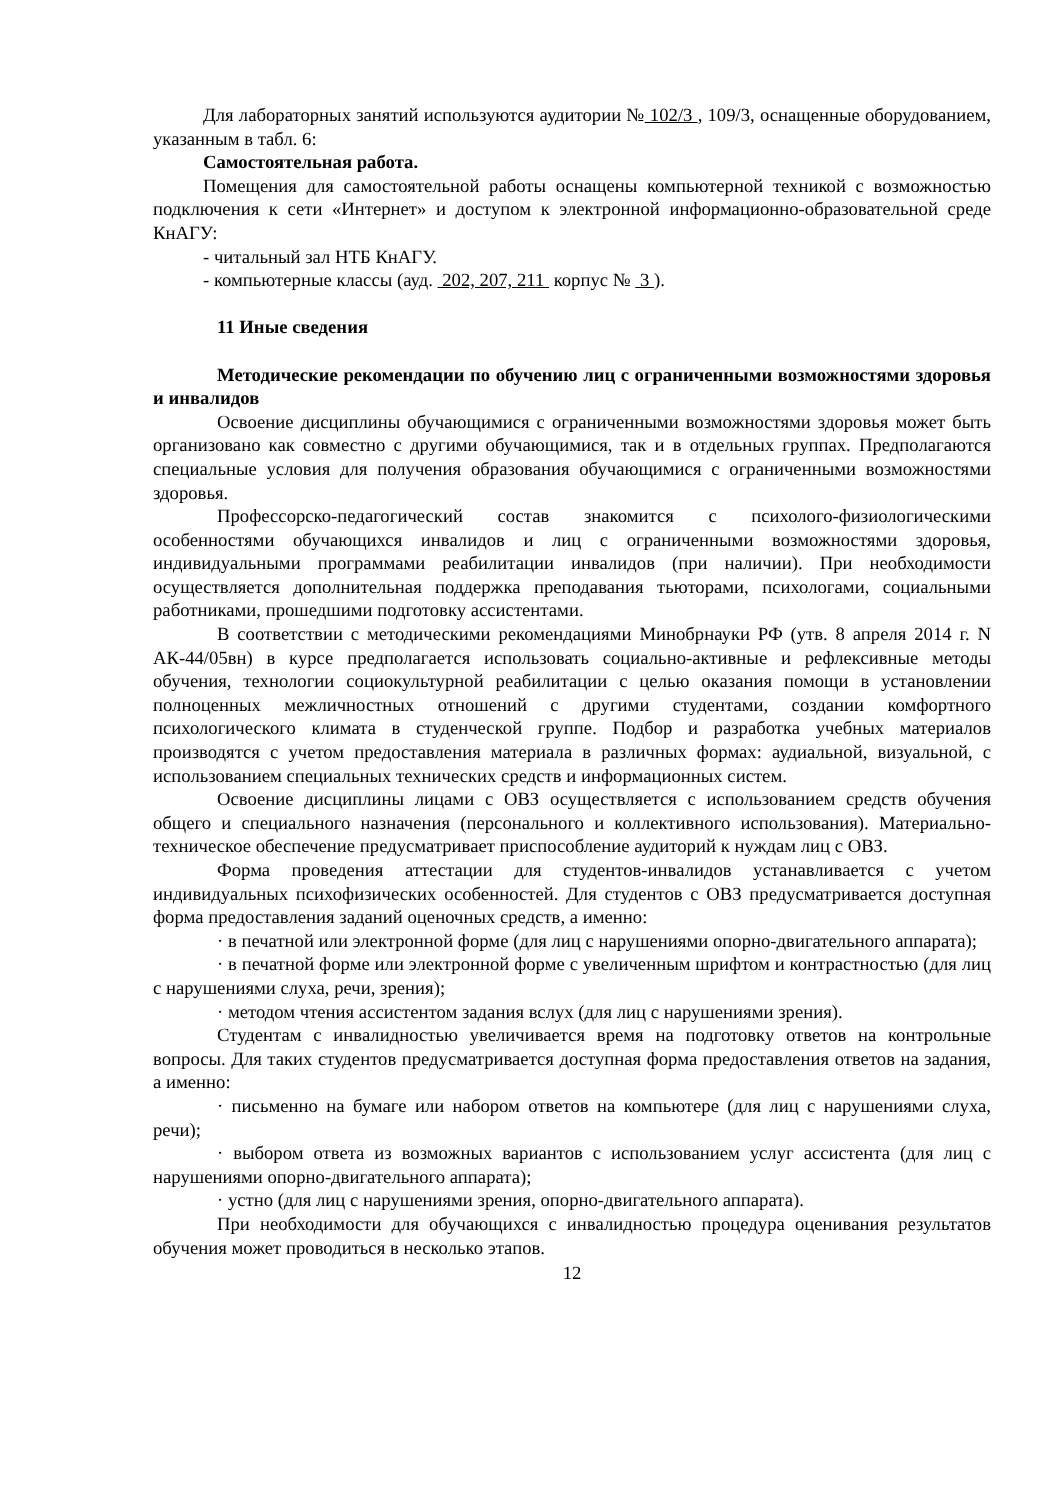Для лабораторных занятий используются аудитории № 102/3 , 109/3, оснащенные оборудованием, указанным в табл. 6:
Самостоятельная работа.
Помещения для самостоятельной работы оснащены компьютерной техникой с возможностью подключения к сети «Интернет» и доступом к электронной информационно-образовательной среде КнАГУ:
- читальный зал НТБ КнАГУ.
- компьютерные классы (ауд. 202, 207, 211 корпус № 3 ).
11 Иные сведения
Методические рекомендации по обучению лиц с ограниченными возможностями здоровья и инвалидов
Освоение дисциплины обучающимися с ограниченными возможностями здоровья может быть организовано как совместно с другими обучающимися, так и в отдельных группах. Предполагаются специальные условия для получения образования обучающимися с ограниченными возможностями здоровья.
Профессорско-педагогический состав знакомится с психолого-физиологическими особенностями обучающихся инвалидов и лиц с ограниченными возможностями здоровья, индивидуальными программами реабилитации инвалидов (при наличии). При необходимости осуществляется дополнительная поддержка преподавания тьюторами, психологами, социальными работниками, прошедшими подготовку ассистентами.
В соответствии с методическими рекомендациями Минобрнауки РФ (утв. 8 апреля 2014 г. N АК-44/05вн) в курсе предполагается использовать социально-активные и рефлексивные методы обучения, технологии социокультурной реабилитации с целью оказания помощи в установлении полноценных межличностных отношений с другими студентами, создании комфортного психологического климата в студенческой группе. Подбор и разработка учебных материалов производятся с учетом предоставления материала в различных формах: аудиальной, визуальной, с использованием специальных технических средств и информационных систем.
Освоение дисциплины лицами с ОВЗ осуществляется с использованием средств обучения общего и специального назначения (персонального и коллективного использования). Материально-техническое обеспечение предусматривает приспособление аудиторий к нуждам лиц с ОВЗ.
Форма проведения аттестации для студентов-инвалидов устанавливается с учетом индивидуальных психофизических особенностей. Для студентов с ОВЗ предусматривается доступная форма предоставления заданий оценочных средств, а именно:
· в печатной или электронной форме (для лиц с нарушениями опорно-двигательного аппарата);
· в печатной форме или электронной форме с увеличенным шрифтом и контрастностью (для лиц с нарушениями слуха, речи, зрения);
· методом чтения ассистентом задания вслух (для лиц с нарушениями зрения).
Студентам с инвалидностью увеличивается время на подготовку ответов на контрольные вопросы. Для таких студентов предусматривается доступная форма предоставления ответов на задания, а именно:
· письменно на бумаге или набором ответов на компьютере (для лиц с нарушениями слуха, речи);
· выбором ответа из возможных вариантов с использованием услуг ассистента (для лиц с нарушениями опорно-двигательного аппарата);
· устно (для лиц с нарушениями зрения, опорно-двигательного аппарата).
При необходимости для обучающихся с инвалидностью процедура оценивания результатов обучения может проводиться в несколько этапов.
12